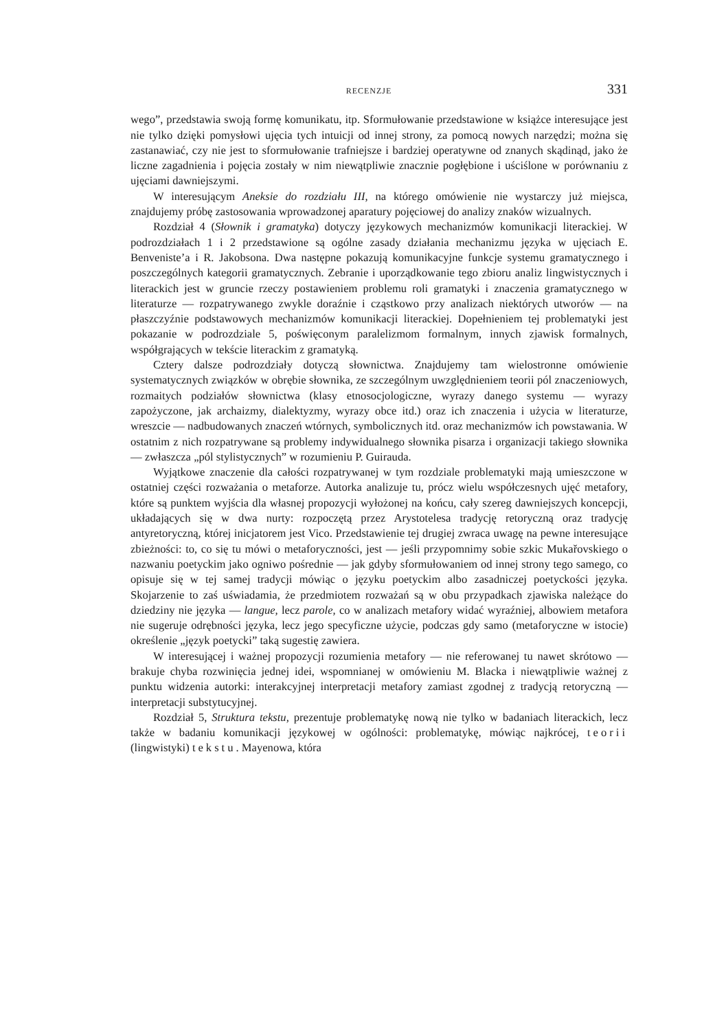RECENZJE 331
wego”, przedstawia swoją formę komunikatu, itp. Sformułowanie przedstawione w książce interesujące jest nie tylko dzięki pomysłowi ujęcia tych intuicji od innej strony, za pomocą nowych narzędzi; można się zastanawiać, czy nie jest to sformułowanie trafniejsze i bardziej operatywne od znanych skądinąd, jako że liczne zagadnienia i pojęcia zostały w nim niewątpliwie znacznie pogłębione i uściślone w porównaniu z ujęciami dawniejszymi.
W interesującym Aneksie do rozdziału III, na którego omówienie nie wystarczy już miejsca, znajdujemy próbę zastosowania wprowadzonej aparatury pojęciowej do analizy znaków wizualnych.
Rozdział 4 (Słownik i gramatyka) dotyczy językowych mechanizmów komunikacji literackiej. W podrozdziałach 1 i 2 przedstawione są ogólne zasady działania mechanizmu języka w ujęciach E. Benveniste’a i R. Jakobsona. Dwa następne pokazują komunikacyjne funkcje systemu gramatycznego i poszczególnych kategorii gramatycznych. Zebranie i uporządkowanie tego zbioru analiz lingwistycznych i literackich jest w gruncie rzeczy postawieniem problemu roli gramatyki i znaczenia gramatycznego w literaturze — rozpatrywanego zwykle doraźnie i cząstkowo przy analizach niektórych utworów — na płaszczyźnie podstawowych mechanizmów komunikacji literackiej. Dopełnieniem tej problematyki jest pokazanie w podrozdziale 5, poświęconym paralelizmom formalnym, innych zjawisk formalnych, współgrających w tekście literackim z gramatyką.
Cztery dalsze podrozdziały dotyczą słownictwa. Znajdujemy tam wielostronne omówienie systematycznych związków w obrębie słownika, ze szczególnym uwzględnieniem teorii pól znaczeniowych, rozmaitych podziałów słownictwa (klasy etnosocjologiczne, wyrazy danego systemu — wyrazy zapożyczone, jak archaizmy, dialektyzmy, wyrazy obce itd.) oraz ich znaczenia i użycia w literaturze, wreszcie — nadbudowanych znaczeń wtórnych, symbolicznych itd. oraz mechanizmów ich powstawania. W ostatnim z nich rozpatrywane są problemy indywidualnego słownika pisarza i organizacji takiego słownika — zwłaszcza „pól stylistycznych” w rozumieniu P. Guirauda.
Wyjątkowe znaczenie dla całości rozpatrywanej w tym rozdziale problematyki mają umieszczone w ostatniej części rozważania o metaforze. Autorka analizuje tu, prócz wielu współczesnych ujęć metafory, które są punktem wyjścia dla własnej propozycji wyłożonej na końcu, cały szereg dawniejszych koncepcji, układających się w dwa nurty: rozpoczętą przez Arystotelesa tradycję retoryczną oraz tradycję antyretoryczną, której inicjatorem jest Vico. Przedstawienie tej drugiej zwraca uwagę na pewne interesujące zbieżności: to, co się tu mówi o metaforyczności, jest — jeśli przypomnimy sobie szkic Mukařovskiego o nazwaniu poetyckim jako ogniwo pośrednie — jak gdyby sformułowaniem od innej strony tego samego, co opisuje się w tej samej tradycji mówiąc o języku poetyckim albo zasadniczej poetyckości języka. Skojarzenie to zaś uświadamia, że przedmiotem rozważań są w obu przypadkach zjawiska należące do dziedziny nie języka — langue, lecz parole, co w analizach metafory widać wyraźniej, albowiem metafora nie sugeruje odrębności języka, lecz jego specyficzne użycie, podczas gdy samo (metaforyczne w istocie) określenie „język poetycki” taką sugestię zawiera.
W interesującej i ważnej propozycji rozumienia metafory — nie referowanej tu nawet skrótowo — brakuje chyba rozwinięcia jednej idei, wspomnianej w omówieniu M. Blacka i niewątpliwie ważnej z punktu widzenia autorki: interakcyjnej interpretacji metafory zamiast zgodnej z tradycją retoryczną — interpretacji substytucyjnej.
Rozdział 5, Struktura tekstu, prezentuje problematykę nową nie tylko w badaniach literackich, lecz także w badaniu komunikacji językowej w ogólności: problematykę, mówiąc najkrócej, teorii (lingwistyki) tekstu. Mayenowa, która